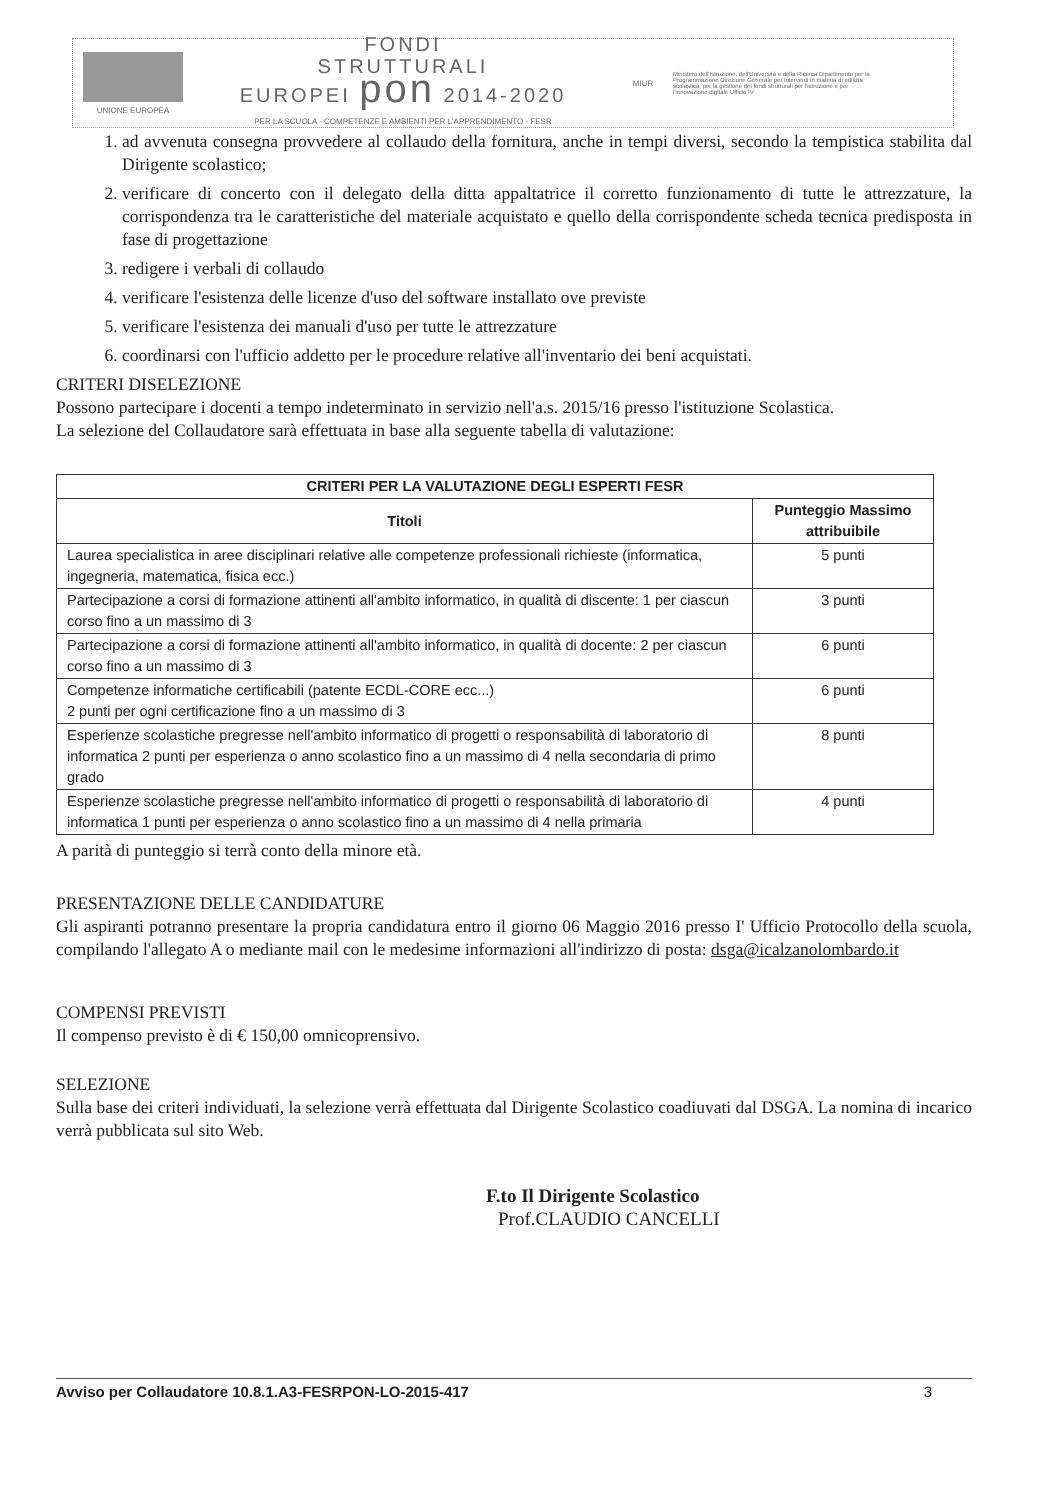UNIONE EUROPEA
FONDI
STRUTTURALI
EUROPEI pon 2014-2020
PER LA SCUOLA - COMPETENZE E AMBIENTI PER L'APPRENDIMENTO - FESR
MIUR
Ministero dell'Istruzione, dell'Università e della Ricerca Dipartimento per la Programmazione Direzione Generale per interventi in materia di edilizia scolastica, per la gestione dei fondi strutturali per l'istruzione e per l'innovazione digitale Ufficio IV
1. ad avvenuta consegna provvedere al collaudo della fornitura, anche in tempi diversi, secondo la tempistica stabilita dal Dirigente scolastico;
2. verificare di concerto con il delegato della ditta appaltatrice il corretto funzionamento di tutte le attrezzature, la corrispondenza tra le caratteristiche del materiale acquistato e quello della corrispondente scheda tecnica predisposta in fase di progettazione
3. redigere i verbali di collaudo
4. verificare l'esistenza delle licenze d'uso del software installato ove previste
5. verificare l'esistenza dei manuali d'uso per tutte le attrezzature
6. coordinarsi con l'ufficio addetto per le procedure relative all'inventario dei beni acquistati.
CRITERI DISELEZIONE
Possono partecipare i docenti a tempo indeterminato in servizio nell'a.s. 2015/16 presso l'istituzione Scolastica.
La selezione del Collaudatore sarà effettuata in base alla seguente tabella di valutazione:
| CRITERI PER LA VALUTAZIONE DEGLI ESPERTI FESR | |
| --- | --- |
| Titoli | Punteggio Massimo attribuibile |
| Laurea specialistica in aree disciplinari relative alle competenze professionali richieste (informatica, ingegneria, matematica, fisica ecc.) | 5 punti |
| Partecipazione a corsi di formazione attinenti all'ambito informatico, in qualità di discente: 1 per ciascun corso fino a un massimo di 3 | 3 punti |
| Partecipazione a corsi di formazione attinenti all'ambito informatico, in qualità di docente: 2 per ciascun corso fino a un massimo di 3 | 6 punti |
| Competenze informatiche certificabili (patente ECDL-CORE ecc...) 2 punti per ogni certificazione fino a un massimo di 3 | 6 punti |
| Esperienze scolastiche pregresse nell'ambito informatico di progetti o responsabilità di laboratorio di informatica 2 punti per esperienza o anno scolastico fino a un massimo di 4 nella secondaria di primo grado | 8 punti |
| Esperienze scolastiche pregresse nell'ambito informatico di progetti o responsabilità di laboratorio di informatica 1 punti per esperienza o anno scolastico fino a un massimo di 4 nella primaria | 4 punti |
A parità di punteggio si terrà conto della minore età.
PRESENTAZIONE DELLE CANDIDATURE
Gli aspiranti potranno presentare la propria candidatura entro il giorno 06 Maggio 2016 presso I' Ufficio Protocollo della scuola, compilando l'allegato A o mediante mail con le medesime informazioni all'indirizzo di posta: dsga@icalzanolombardo.it
COMPENSI PREVISTI
Il compenso previsto è di € 150,00 omnicoprensivo.
SELEZIONE
Sulla base dei criteri individuati, la selezione verrà effettuata dal Dirigente Scolastico coadiuvati dal DSGA. La nomina di incarico verrà pubblicata sul sito Web.
F.to Il Dirigente Scolastico
Prof.CLAUDIO CANCELLI
Avviso per Collaudatore 10.8.1.A3-FESRPON-LO-2015-417 3